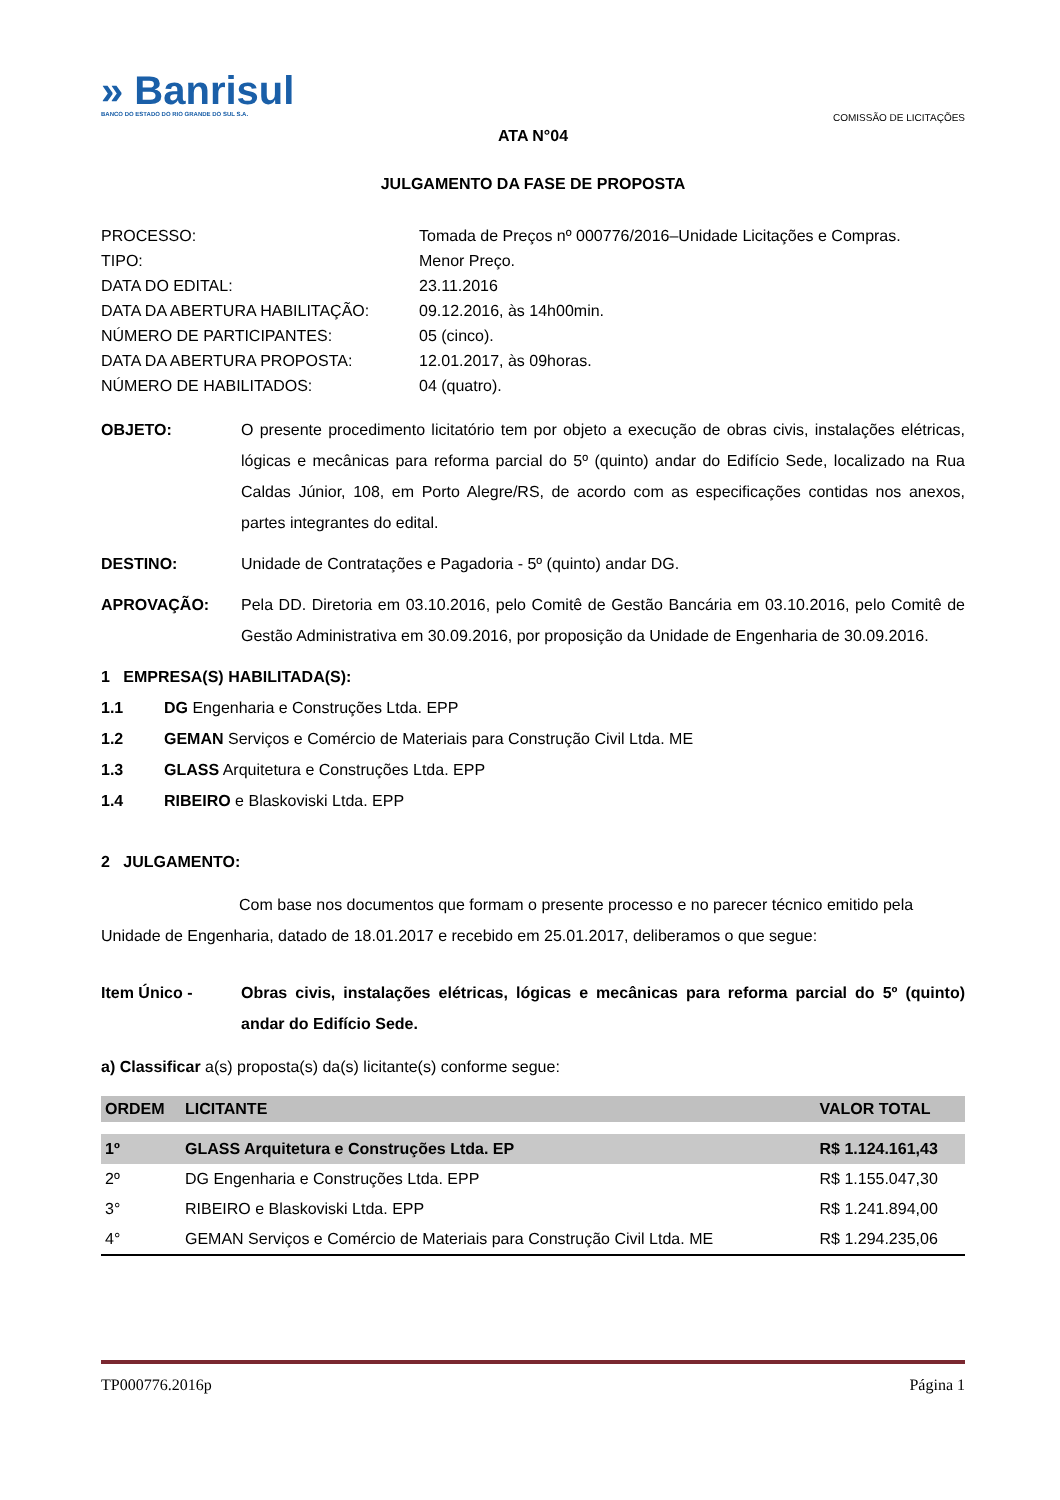» Banrisul
BANCO DO ESTADO DO RIO GRANDE DO SUL S.A.
COMISSÃO DE LICITAÇÕES
ATA N°04
JULGAMENTO DA FASE DE PROPOSTA
PROCESSO:
Tomada de Preços nº 000776/2016–Unidade Licitações e Compras.
TIPO:
Menor Preço.
DATA DO EDITAL:
23.11.2016
DATA DA ABERTURA HABILITAÇÃO:
09.12.2016, às 14h00min.
NÚMERO DE PARTICIPANTES:
05 (cinco).
DATA DA ABERTURA PROPOSTA:
12.01.2017, às 09horas.
NÚMERO DE HABILITADOS:
04 (quatro).
OBJETO:
O presente procedimento licitatório tem por objeto a execução de obras civis, instalações elétricas, lógicas e mecânicas para reforma parcial do 5º (quinto) andar do Edifício Sede, localizado na Rua Caldas Júnior, 108, em Porto Alegre/RS, de acordo com as especificações contidas nos anexos, partes integrantes do edital.
DESTINO:
Unidade de Contratações e Pagadoria - 5º (quinto) andar DG.
APROVAÇÃO:
Pela DD. Diretoria em 03.10.2016, pelo Comitê de Gestão Bancária em 03.10.2016, pelo Comitê de Gestão Administrativa em 30.09.2016, por proposição da Unidade de Engenharia de 30.09.2016.
1 EMPRESA(S) HABILITADA(S):
1.1
DG Engenharia e Construções Ltda. EPP
1.2
GEMAN Serviços e Comércio de Materiais para Construção Civil Ltda. ME
1.3
GLASS Arquitetura e Construções Ltda. EPP
1.4
RIBEIRO e Blaskoviski Ltda. EPP
2 JULGAMENTO:
Com base nos documentos que formam o presente processo e no parecer técnico emitido pela Unidade de Engenharia, datado de 18.01.2017 e recebido em 25.01.2017, deliberamos o que segue:
Item Único -
Obras civis, instalações elétricas, lógicas e mecânicas para reforma parcial do 5º (quinto) andar do Edifício Sede.
a) Classificar a(s) proposta(s) da(s) licitante(s) conforme segue:
| ORDEM | LICITANTE | VALOR TOTAL |
| --- | --- | --- |
| 1º | GLASS Arquitetura e Construções Ltda. EP | R$ 1.124.161,43 |
| 2º | DG Engenharia e Construções Ltda. EPP | R$ 1.155.047,30 |
| 3° | RIBEIRO e Blaskoviski Ltda. EPP | R$ 1.241.894,00 |
| 4° | GEMAN Serviços e Comércio de Materiais para Construção Civil Ltda. ME | R$ 1.294.235,06 |
TP000776.2016p Página 1